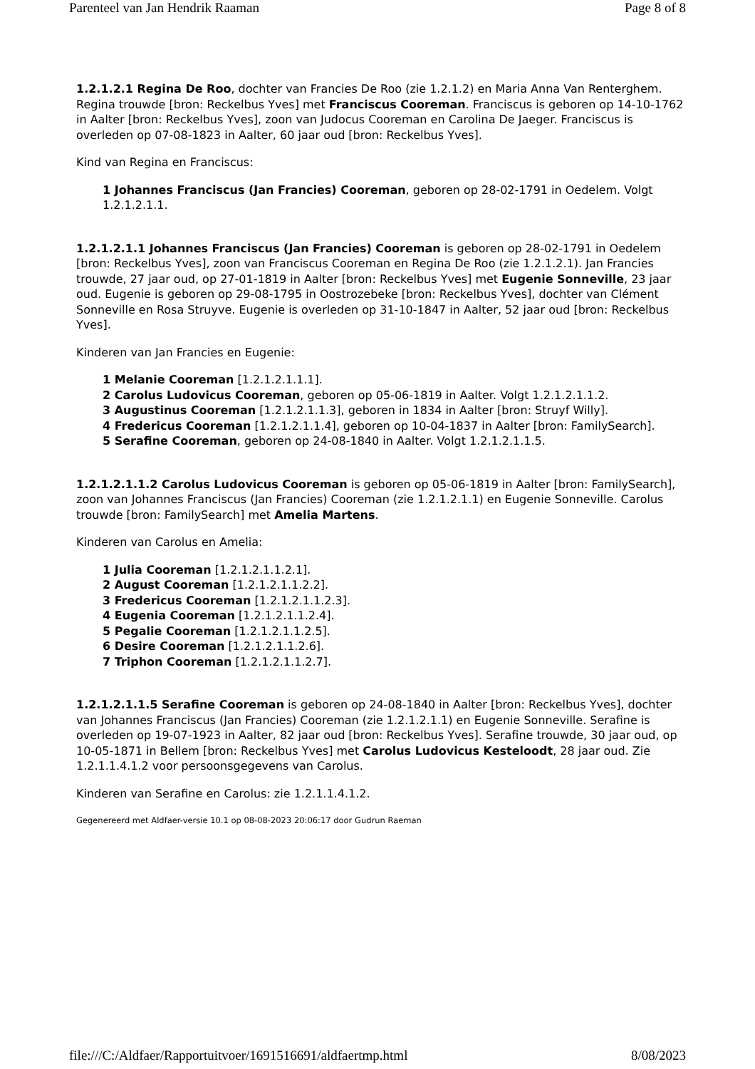Parenteel van Jan Hendrik Raaman Page 8 of 8
1.2.1.2.1 Regina De Roo, dochter van Francies De Roo (zie 1.2.1.2) en Maria Anna Van Renterghem. Regina trouwde [bron: Reckelbus Yves] met Franciscus Cooreman. Franciscus is geboren op 14-10-1762 in Aalter [bron: Reckelbus Yves], zoon van Judocus Cooreman en Carolina De Jaeger. Franciscus is overleden op 07-08-1823 in Aalter, 60 jaar oud [bron: Reckelbus Yves].
Kind van Regina en Franciscus:
1 Johannes Franciscus (Jan Francies) Cooreman, geboren op 28-02-1791 in Oedelem. Volgt 1.2.1.2.1.1.
1.2.1.2.1.1 Johannes Franciscus (Jan Francies) Cooreman is geboren op 28-02-1791 in Oedelem [bron: Reckelbus Yves], zoon van Franciscus Cooreman en Regina De Roo (zie 1.2.1.2.1). Jan Francies trouwde, 27 jaar oud, op 27-01-1819 in Aalter [bron: Reckelbus Yves] met Eugenie Sonneville, 23 jaar oud. Eugenie is geboren op 29-08-1795 in Oostrozebeke [bron: Reckelbus Yves], dochter van Clément Sonneville en Rosa Struyve. Eugenie is overleden op 31-10-1847 in Aalter, 52 jaar oud [bron: Reckelbus Yves].
Kinderen van Jan Francies en Eugenie:
1 Melanie Cooreman [1.2.1.2.1.1.1].
2 Carolus Ludovicus Cooreman, geboren op 05-06-1819 in Aalter. Volgt 1.2.1.2.1.1.2.
3 Augustinus Cooreman [1.2.1.2.1.1.3], geboren in 1834 in Aalter [bron: Struyf Willy].
4 Fredericus Cooreman [1.2.1.2.1.1.4], geboren op 10-04-1837 in Aalter [bron: FamilySearch].
5 Serafine Cooreman, geboren op 24-08-1840 in Aalter. Volgt 1.2.1.2.1.1.5.
1.2.1.2.1.1.2 Carolus Ludovicus Cooreman is geboren op 05-06-1819 in Aalter [bron: FamilySearch], zoon van Johannes Franciscus (Jan Francies) Cooreman (zie 1.2.1.2.1.1) en Eugenie Sonneville. Carolus trouwde [bron: FamilySearch] met Amelia Martens.
Kinderen van Carolus en Amelia:
1 Julia Cooreman [1.2.1.2.1.1.2.1].
2 August Cooreman [1.2.1.2.1.1.2.2].
3 Fredericus Cooreman [1.2.1.2.1.1.2.3].
4 Eugenia Cooreman [1.2.1.2.1.1.2.4].
5 Pegalie Cooreman [1.2.1.2.1.1.2.5].
6 Desire Cooreman [1.2.1.2.1.1.2.6].
7 Triphon Cooreman [1.2.1.2.1.1.2.7].
1.2.1.2.1.1.5 Serafine Cooreman is geboren op 24-08-1840 in Aalter [bron: Reckelbus Yves], dochter van Johannes Franciscus (Jan Francies) Cooreman (zie 1.2.1.2.1.1) en Eugenie Sonneville. Serafine is overleden op 19-07-1923 in Aalter, 82 jaar oud [bron: Reckelbus Yves]. Serafine trouwde, 30 jaar oud, op 10-05-1871 in Bellem [bron: Reckelbus Yves] met Carolus Ludovicus Kesteloodt, 28 jaar oud. Zie 1.2.1.1.4.1.2 voor persoonsgegevens van Carolus.
Kinderen van Serafine en Carolus: zie 1.2.1.1.4.1.2.
Gegenereerd met Aldfaer-versie 10.1 op 08-08-2023 20:06:17 door Gudrun Raeman
file:///C:/Aldfaer/Rapportuitvoer/1691516691/aldfaertmp.html 8/08/2023